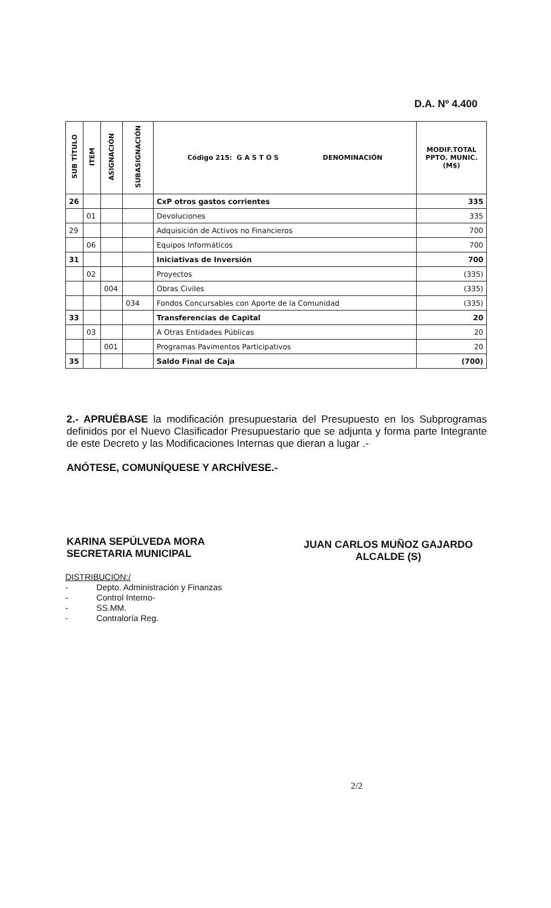D.A. Nº 4.400
| SUB TÍTULO | ITEM | ASIGNACIÓN | SUBASIGNACIÓN | Código 215: G A S T O S DENOMINACIÓN | MODIF.TOTAL PPTO. MUNIC. (M$) |
| --- | --- | --- | --- | --- | --- |
| 26 | | | | CxP otros gastos corrientes | 335 |
| | 01 | | | Devoluciones | 335 |
| 29 | | | | Adquisición de Activos no Financieros | 700 |
| | 06 | | | Equipos Informáticos | 700 |
| 31 | | | | Iniciativas de Inversión | 700 |
| | 02 | | | Proyectos | (335) |
| | | 004 | | Obras Civiles | (335) |
| | | | 034 | Fondos Concursables con Aporte de la Comunidad | (335) |
| 33 | | | | Transferencias de Capital | 20 |
| | 03 | | | A Otras Entidades Públicas | 20 |
| | | 001 | | Programas Pavimentos Participativos | 20 |
| 35 | | | | Saldo Final de Caja | (700) |
2.- APRUÉBASE la modificación presupuestaria del Presupuesto en los Subprogramas definidos por el Nuevo Clasificador Presupuestario que se adjunta y forma parte Integrante de este Decreto y las Modificaciones Internas que dieran a lugar .-
ANÓTESE, COMUNÍQUESE Y ARCHÍVESE.-
KARINA SEPÚLVEDA MORA
SECRETARIA MUNICIPAL
JUAN CARLOS MUÑOZ GAJARDO
ALCALDE (S)
DISTRIBUCION:/
- Depto. Administración y Finanzas
- Control Interno-
- SS.MM.
- Contraloría Reg.
2/2